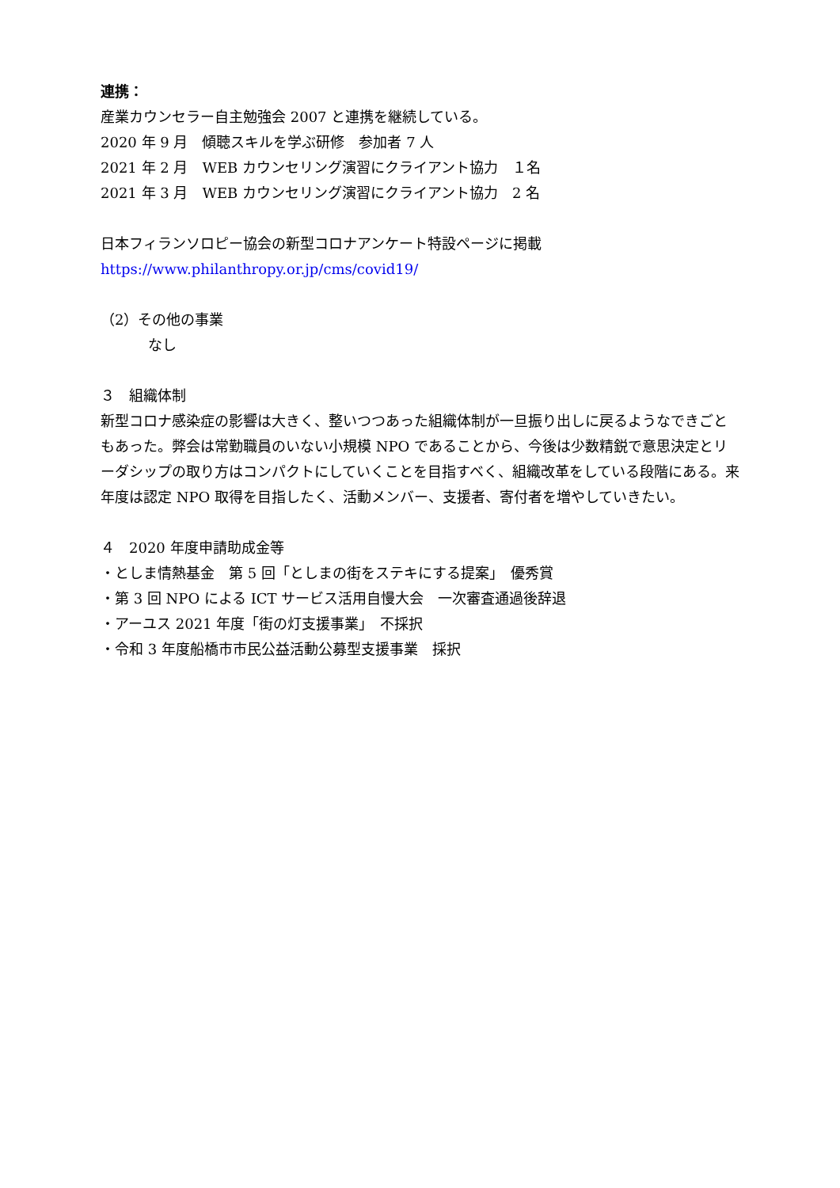連携：
産業カウンセラー自主勉強会 2007 と連携を継続している。
2020 年 9 月　傾聴スキルを学ぶ研修　参加者 7 人
2021 年 2 月　WEB カウンセリング演習にクライアント協力　１名
2021 年 3 月　WEB カウンセリング演習にクライアント協力　2 名
日本フィランソロピー協会の新型コロナアンケート特設ページに掲載
https://www.philanthropy.or.jp/cms/covid19/
（2）その他の事業
なし
３　組織体制
新型コロナ感染症の影響は大きく、整いつつあった組織体制が一旦振り出しに戻るようなできごともあった。弊会は常勤職員のいない小規模 NPO であることから、今後は少数精鋭で意思決定とリーダシップの取り方はコンパクトにしていくことを目指すべく、組織改革をしている段階にある。来年度は認定 NPO 取得を目指したく、活動メンバー、支援者、寄付者を増やしていきたい。
４　2020 年度申請助成金等
・としま情熱基金　第 5 回「としまの街をステキにする提案」　優秀賞
・第 3 回 NPO による ICT サービス活用自慢大会　一次審査通過後辞退
・アーユス 2021 年度「街の灯支援事業」　不採択
・令和 3 年度船橋市市民公益活動公募型支援事業　採択